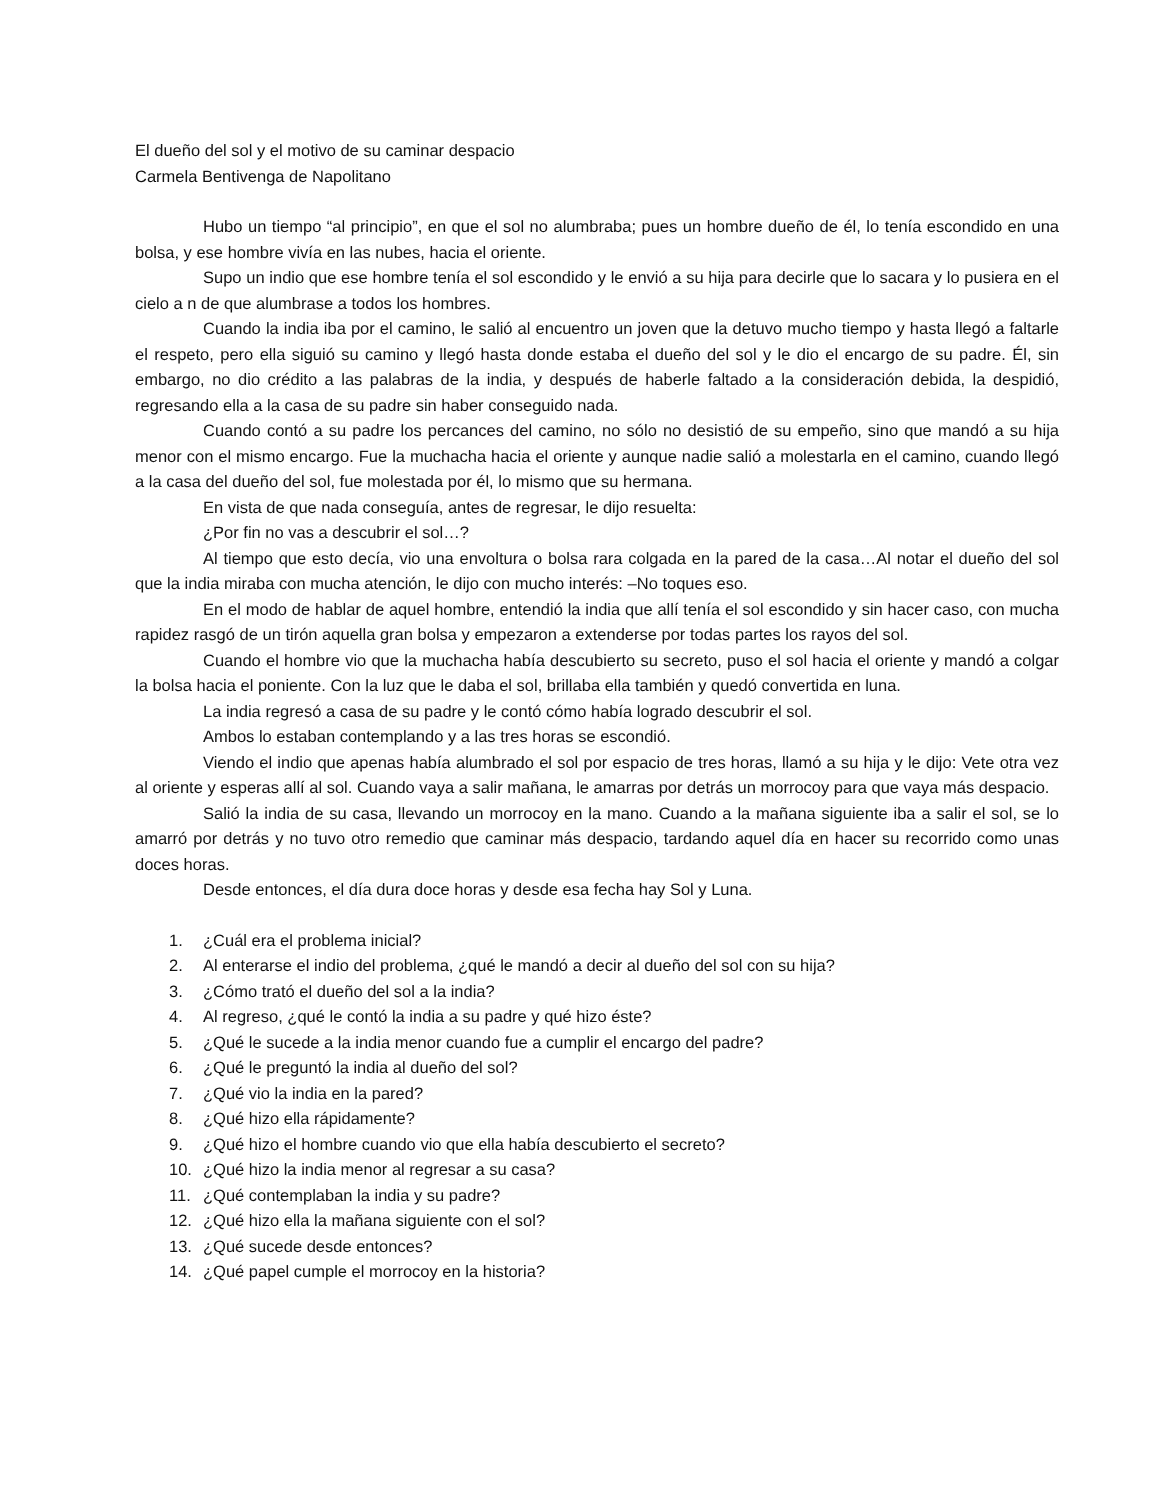El dueño del sol y el motivo de su caminar despacio
Carmela Bentivenga de Napolitano
Hubo un tiempo “al principio”, en que el sol no alumbraba; pues un hombre dueño de él, lo tenía escondido en una bolsa, y ese hombre vivía en las nubes, hacia el oriente.
Supo un indio que ese hombre tenía el sol escondido y le envió a su hija para decirle que lo sacara y lo pusiera en el cielo a n de que alumbrase a todos los hombres.
Cuando la india iba por el camino, le salió al encuentro un joven que la detuvo mucho tiempo y hasta llegó a faltarle el respeto, pero ella siguió su camino y llegó hasta donde estaba el dueño del sol y le dio el encargo de su padre. Él, sin embargo, no dio crédito a las palabras de la india, y después de haberle faltado a la consideración debida, la despidió, regresando ella a la casa de su padre sin haber conseguido nada.
Cuando contó a su padre los percances del camino, no sólo no desistió de su empeño, sino que mandó a su hija menor con el mismo encargo. Fue la muchacha hacia el oriente y aunque nadie salió a molestarla en el camino, cuando llegó a la casa del dueño del sol, fue molestada por él, lo mismo que su hermana.
En vista de que nada conseguía, antes de regresar, le dijo resuelta:
¿Por fin no vas a descubrir el sol…?
Al tiempo que esto decía, vio una envoltura o bolsa rara colgada en la pared de la casa…Al notar el dueño del sol que la india miraba con mucha atención, le dijo con mucho interés: –No toques eso.
En el modo de hablar de aquel hombre, entendió la india que allí tenía el sol escondido y sin hacer caso, con mucha rapidez rasgó de un tirón aquella gran bolsa y empezaron a extenderse por todas partes los rayos del sol.
Cuando el hombre vio que la muchacha había descubierto su secreto, puso el sol hacia el oriente y mandó a colgar la bolsa hacia el poniente. Con la luz que le daba el sol, brillaba ella también y quedó convertida en luna.
La india regresó a casa de su padre y le contó cómo había logrado descubrir el sol.
Ambos lo estaban contemplando y a las tres horas se escondió.
Viendo el indio que apenas había alumbrado el sol por espacio de tres horas, llamó a su hija y le dijo: Vete otra vez al oriente y esperas allí al sol. Cuando vaya a salir mañana, le amarras por detrás un morrocoy para que vaya más despacio.
Salió la india de su casa, llevando un morrocoy en la mano. Cuando a la mañana siguiente iba a salir el sol, se lo amarró por detrás y no tuvo otro remedio que caminar más despacio, tardando aquel día en hacer su recorrido como unas doces horas.
Desde entonces, el día dura doce horas y desde esa fecha hay Sol y Luna.
1. ¿Cuál era el problema inicial?
2. Al enterarse el indio del problema, ¿qué le mandó a decir al dueño del sol con su hija?
3. ¿Cómo trató el dueño del sol a la india?
4. Al regreso, ¿qué le contó la india a su padre y qué hizo éste?
5. ¿Qué le sucede a la india menor cuando fue a cumplir el encargo del padre?
6. ¿Qué le preguntó la india al dueño del sol?
7. ¿Qué vio la india en la pared?
8. ¿Qué hizo ella rápidamente?
9. ¿Qué hizo el hombre cuando vio que ella había descubierto el secreto?
10. ¿Qué hizo la india menor al regresar a su casa?
11. ¿Qué contemplaban la india y su padre?
12. ¿Qué hizo ella la mañana siguiente con el sol?
13. ¿Qué sucede desde entonces?
14. ¿Qué papel cumple el morrocoy en la historia?